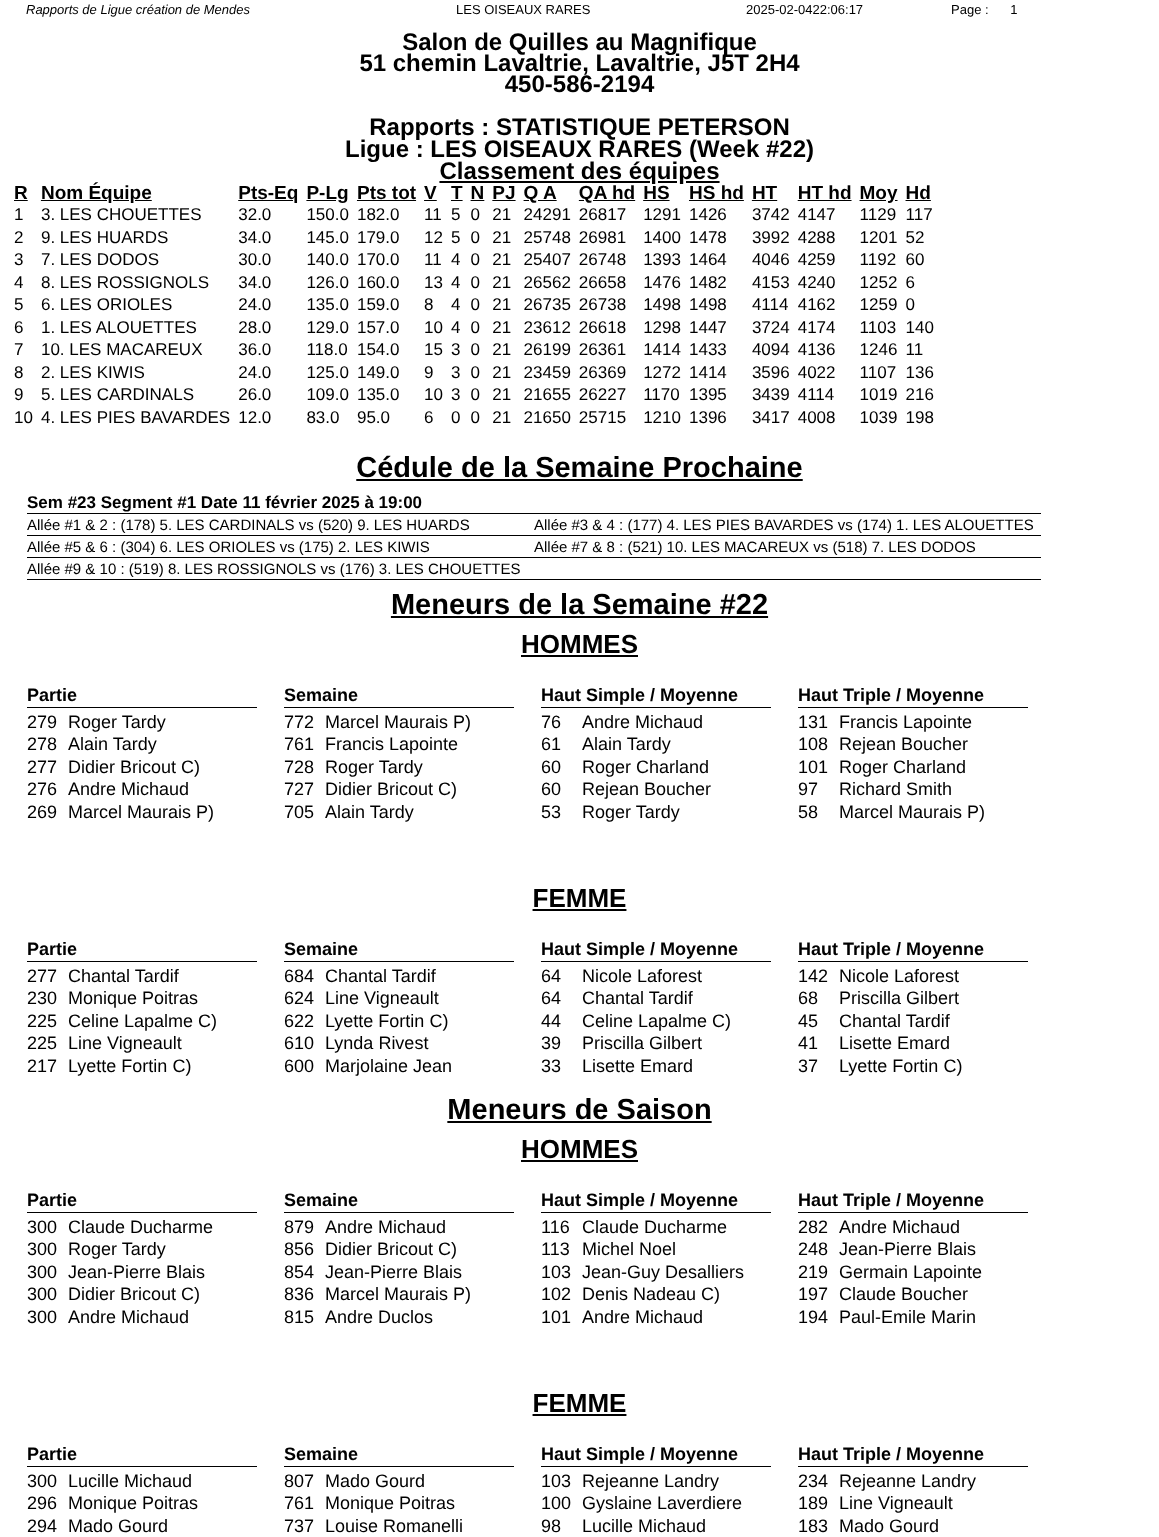Rapports de Ligue création de Mendes LES OISEAUX RARES 2025-02-0422:06:17 Page : 1
Salon de Quilles au Magnifique
51 chemin Lavaltrie, Lavaltrie, J5T 2H4
450-586-2194
Rapports : STATISTIQUE PETERSON
Ligue : LES OISEAUX RARES (Week #22)
Classement des équipes
| R | Nom Équipe | Pts-Eq | P-Lg | Pts tot | V | T | N | PJ | Q A | QA hd | HS | HS hd | HT | HT hd | Moy | Hd |
| --- | --- | --- | --- | --- | --- | --- | --- | --- | --- | --- | --- | --- | --- | --- | --- | --- |
| 1 | 3. LES CHOUETTES | 32.0 | 150.0 | 182.0 | 11 | 5 | 0 | 21 | 24291 | 26817 | 1291 | 1426 | 3742 | 4147 | 1129 | 117 |
| 2 | 9. LES HUARDS | 34.0 | 145.0 | 179.0 | 12 | 5 | 0 | 21 | 25748 | 26981 | 1400 | 1478 | 3992 | 4288 | 1201 | 52 |
| 3 | 7. LES DODOS | 30.0 | 140.0 | 170.0 | 11 | 4 | 0 | 21 | 25407 | 26748 | 1393 | 1464 | 4046 | 4259 | 1192 | 60 |
| 4 | 8. LES ROSSIGNOLS | 34.0 | 126.0 | 160.0 | 13 | 4 | 0 | 21 | 26562 | 26658 | 1476 | 1482 | 4153 | 4240 | 1252 | 6 |
| 5 | 6. LES ORIOLES | 24.0 | 135.0 | 159.0 | 8 | 4 | 0 | 21 | 26735 | 26738 | 1498 | 1498 | 4114 | 4162 | 1259 | 0 |
| 6 | 1. LES ALOUETTES | 28.0 | 129.0 | 157.0 | 10 | 4 | 0 | 21 | 23612 | 26618 | 1298 | 1447 | 3724 | 4174 | 1103 | 140 |
| 7 | 10. LES MACAREUX | 36.0 | 118.0 | 154.0 | 15 | 3 | 0 | 21 | 26199 | 26361 | 1414 | 1433 | 4094 | 4136 | 1246 | 11 |
| 8 | 2. LES KIWIS | 24.0 | 125.0 | 149.0 | 9 | 3 | 0 | 21 | 23459 | 26369 | 1272 | 1414 | 3596 | 4022 | 1107 | 136 |
| 9 | 5. LES CARDINALS | 26.0 | 109.0 | 135.0 | 10 | 3 | 0 | 21 | 21655 | 26227 | 1170 | 1395 | 3439 | 4114 | 1019 | 216 |
| 10 | 4. LES PIES BAVARDES | 12.0 | 83.0 | 95.0 | 6 | 0 | 0 | 21 | 21650 | 25715 | 1210 | 1396 | 3417 | 4008 | 1039 | 198 |
Cédule de la Semaine Prochaine
Sem #23 Segment #1 Date 11 février 2025 à 19:00
Allée #1 & 2 : (178) 5. LES CARDINALS vs (520) 9. LES HUARDS Allée #3 & 4 : (177) 4. LES PIES BAVARDES vs (174) 1. LES ALOUETTES
Allée #5 & 6 : (304) 6. LES ORIOLES vs (175) 2. LES KIWIS Allée #7 & 8 : (521) 10. LES MACAREUX vs (518) 7. LES DODOS
Allée #9 & 10 : (519) 8. LES ROSSIGNOLS vs (176) 3. LES CHOUETTES
Meneurs de la Semaine #22
HOMMES
Partie
279 Roger Tardy
278 Alain Tardy
277 Didier Bricout C)
276 Andre Michaud
269 Marcel Maurais P)
Semaine
772 Marcel Maurais P)
761 Francis Lapointe
728 Roger Tardy
727 Didier Bricout C)
705 Alain Tardy
Haut Simple / Moyenne
76 Andre Michaud
61 Alain Tardy
60 Roger Charland
60 Rejean Boucher
53 Roger Tardy
Haut Triple / Moyenne
131 Francis Lapointe
108 Rejean Boucher
101 Roger Charland
97 Richard Smith
58 Marcel Maurais P)
FEMME
Partie
277 Chantal Tardif
230 Monique Poitras
225 Celine Lapalme C)
225 Line Vigneault
217 Lyette Fortin C)
Semaine
684 Chantal Tardif
624 Line Vigneault
622 Lyette Fortin C)
610 Lynda Rivest
600 Marjolaine Jean
Haut Simple / Moyenne
64 Nicole Laforest
64 Chantal Tardif
44 Celine Lapalme C)
39 Priscilla Gilbert
33 Lisette Emard
Haut Triple / Moyenne
142 Nicole Laforest
68 Priscilla Gilbert
45 Chantal Tardif
41 Lisette Emard
37 Lyette Fortin C)
Meneurs de Saison
HOMMES
Partie
300 Claude Ducharme
300 Roger Tardy
300 Jean-Pierre Blais
300 Didier Bricout C)
300 Andre Michaud
Semaine
879 Andre Michaud
856 Didier Bricout C)
854 Jean-Pierre Blais
836 Marcel Maurais P)
815 Andre Duclos
Haut Simple / Moyenne
116 Claude Ducharme
113 Michel Noel
103 Jean-Guy Desalliers
102 Denis Nadeau C)
101 Andre Michaud
Haut Triple / Moyenne
282 Andre Michaud
248 Jean-Pierre Blais
219 Germain Lapointe
197 Claude Boucher
194 Paul-Emile Marin
FEMME
Partie
300 Lucille Michaud
296 Monique Poitras
294 Mado Gourd
Semaine
807 Mado Gourd
761 Monique Poitras
737 Louise Romanelli
Haut Simple / Moyenne
103 Rejeanne Landry
100 Gyslaine Laverdiere
98 Lucille Michaud
Haut Triple / Moyenne
234 Rejeanne Landry
189 Line Vigneault
183 Mado Gourd